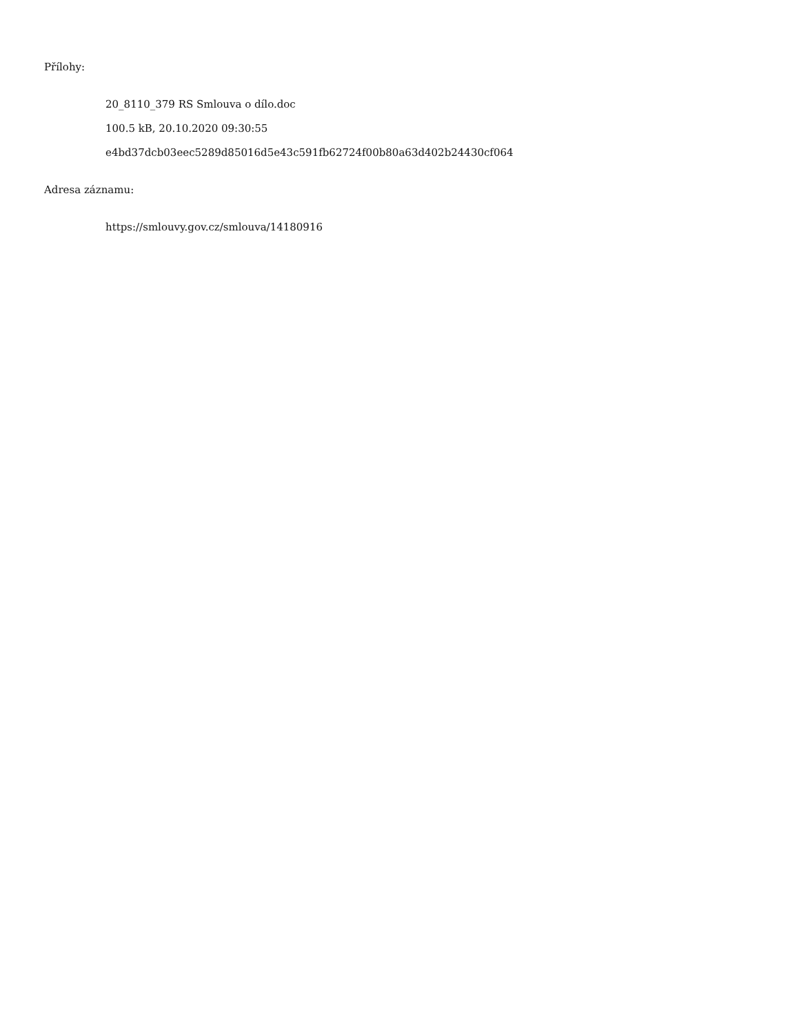Přílohy:
20_8110_379 RS Smlouva o dílo.doc
100.5 kB, 20.10.2020 09:30:55
e4bd37dcb03eec5289d85016d5e43c591fb62724f00b80a63d402b24430cf064
Adresa záznamu:
https://smlouvy.gov.cz/smlouva/14180916